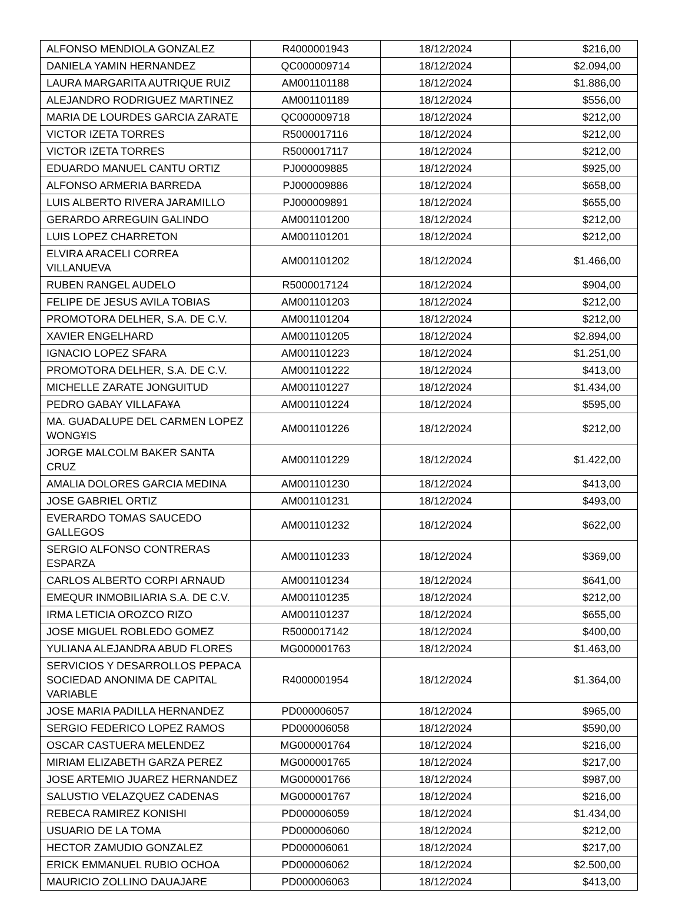| ALFONSO MENDIOLA GONZALEZ | R4000001943 | 18/12/2024 | $216,00 |
| DANIELA YAMIN HERNANDEZ | QC000009714 | 18/12/2024 | $2.094,00 |
| LAURA MARGARITA AUTRIQUE RUIZ | AM001101188 | 18/12/2024 | $1.886,00 |
| ALEJANDRO RODRIGUEZ MARTINEZ | AM001101189 | 18/12/2024 | $556,00 |
| MARIA DE LOURDES GARCIA ZARATE | QC000009718 | 18/12/2024 | $212,00 |
| VICTOR IZETA TORRES | R5000017116 | 18/12/2024 | $212,00 |
| VICTOR IZETA TORRES | R5000017117 | 18/12/2024 | $212,00 |
| EDUARDO MANUEL CANTU ORTIZ | PJ000009885 | 18/12/2024 | $925,00 |
| ALFONSO ARMERIA BARREDA | PJ000009886 | 18/12/2024 | $658,00 |
| LUIS ALBERTO RIVERA JARAMILLO | PJ000009891 | 18/12/2024 | $655,00 |
| GERARDO ARREGUIN GALINDO | AM001101200 | 18/12/2024 | $212,00 |
| LUIS LOPEZ CHARRETON | AM001101201 | 18/12/2024 | $212,00 |
| ELVIRA ARACELI CORREA VILLANUEVA | AM001101202 | 18/12/2024 | $1.466,00 |
| RUBEN RANGEL AUDELO | R5000017124 | 18/12/2024 | $904,00 |
| FELIPE DE JESUS AVILA TOBIAS | AM001101203 | 18/12/2024 | $212,00 |
| PROMOTORA DELHER, S.A. DE C.V. | AM001101204 | 18/12/2024 | $212,00 |
| XAVIER ENGELHARD | AM001101205 | 18/12/2024 | $2.894,00 |
| IGNACIO LOPEZ SFARA | AM001101223 | 18/12/2024 | $1.251,00 |
| PROMOTORA DELHER, S.A. DE C.V. | AM001101222 | 18/12/2024 | $413,00 |
| MICHELLE ZARATE JONGUITUD | AM001101227 | 18/12/2024 | $1.434,00 |
| PEDRO GABAY VILLAFA¥A | AM001101224 | 18/12/2024 | $595,00 |
| MA. GUADALUPE DEL CARMEN LOPEZ WONG¥IS | AM001101226 | 18/12/2024 | $212,00 |
| JORGE MALCOLM BAKER SANTA CRUZ | AM001101229 | 18/12/2024 | $1.422,00 |
| AMALIA DOLORES GARCIA MEDINA | AM001101230 | 18/12/2024 | $413,00 |
| JOSE GABRIEL ORTIZ | AM001101231 | 18/12/2024 | $493,00 |
| EVERARDO TOMAS SAUCEDO GALLEGOS | AM001101232 | 18/12/2024 | $622,00 |
| SERGIO ALFONSO CONTRERAS ESPARZA | AM001101233 | 18/12/2024 | $369,00 |
| CARLOS ALBERTO CORPI ARNAUD | AM001101234 | 18/12/2024 | $641,00 |
| EMEQUR INMOBILIARIA S.A. DE C.V. | AM001101235 | 18/12/2024 | $212,00 |
| IRMA LETICIA OROZCO RIZO | AM001101237 | 18/12/2024 | $655,00 |
| JOSE MIGUEL ROBLEDO GOMEZ | R5000017142 | 18/12/2024 | $400,00 |
| YULIANA ALEJANDRA ABUD FLORES | MG000001763 | 18/12/2024 | $1.463,00 |
| SERVICIOS Y DESARROLLOS PEPACA SOCIEDAD ANONIMA DE CAPITAL VARIABLE | R4000001954 | 18/12/2024 | $1.364,00 |
| JOSE MARIA PADILLA HERNANDEZ | PD000006057 | 18/12/2024 | $965,00 |
| SERGIO FEDERICO LOPEZ RAMOS | PD000006058 | 18/12/2024 | $590,00 |
| OSCAR CASTUERA MELENDEZ | MG000001764 | 18/12/2024 | $216,00 |
| MIRIAM ELIZABETH GARZA PEREZ | MG000001765 | 18/12/2024 | $217,00 |
| JOSE ARTEMIO JUAREZ HERNANDEZ | MG000001766 | 18/12/2024 | $987,00 |
| SALUSTIO VELAZQUEZ CADENAS | MG000001767 | 18/12/2024 | $216,00 |
| REBECA RAMIREZ KONISHI | PD000006059 | 18/12/2024 | $1.434,00 |
| USUARIO DE LA TOMA | PD000006060 | 18/12/2024 | $212,00 |
| HECTOR ZAMUDIO GONZALEZ | PD000006061 | 18/12/2024 | $217,00 |
| ERICK EMMANUEL RUBIO OCHOA | PD000006062 | 18/12/2024 | $2.500,00 |
| MAURICIO ZOLLINO DAUAJARE | PD000006063 | 18/12/2024 | $413,00 |